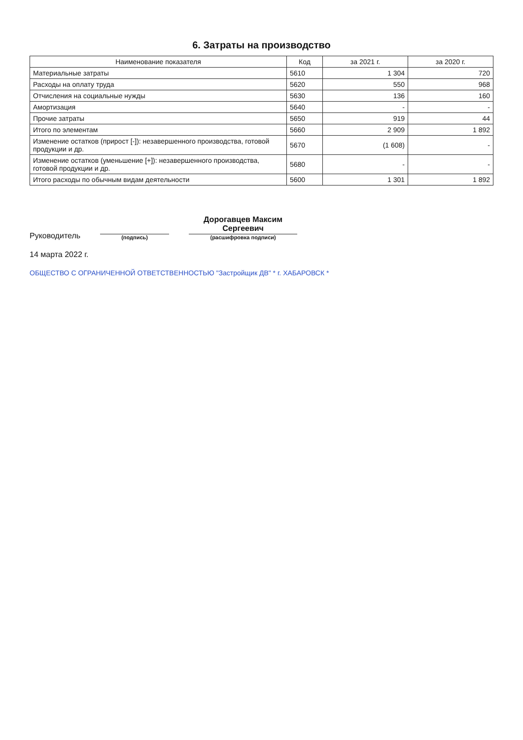6. Затраты на производство
| Наименование показателя | Код | за 2021 г. | за 2020 г. |
| --- | --- | --- | --- |
| Материальные затраты | 5610 | 1 304 | 720 |
| Расходы на оплату труда | 5620 | 550 | 968 |
| Отчисления на социальные нужды | 5630 | 136 | 160 |
| Амортизация | 5640 | - | - |
| Прочие затраты | 5650 | 919 | 44 |
| Итого по элементам | 5660 | 2 909 | 1 892 |
| Изменение остатков (прирост [-]): незавершенного производства, готовой продукции и др. | 5670 | (1 608) | - |
| Изменение остатков (уменьшение [+]): незавершенного производства, готовой продукции и др. | 5680 | - | - |
| Итого расходы по обычным видам деятельности | 5600 | 1 301 | 1 892 |
Руководитель
(подпись)
Дорогавцев Максим
Сергеевич
(расшифровка подписи)
14 марта 2022 г.
ОБЩЕСТВО С ОГРАНИЧЕННОЙ ОТВЕТСТВЕННОСТЬЮ "Застройщик ДВ" * г. ХАБАРОВСК *